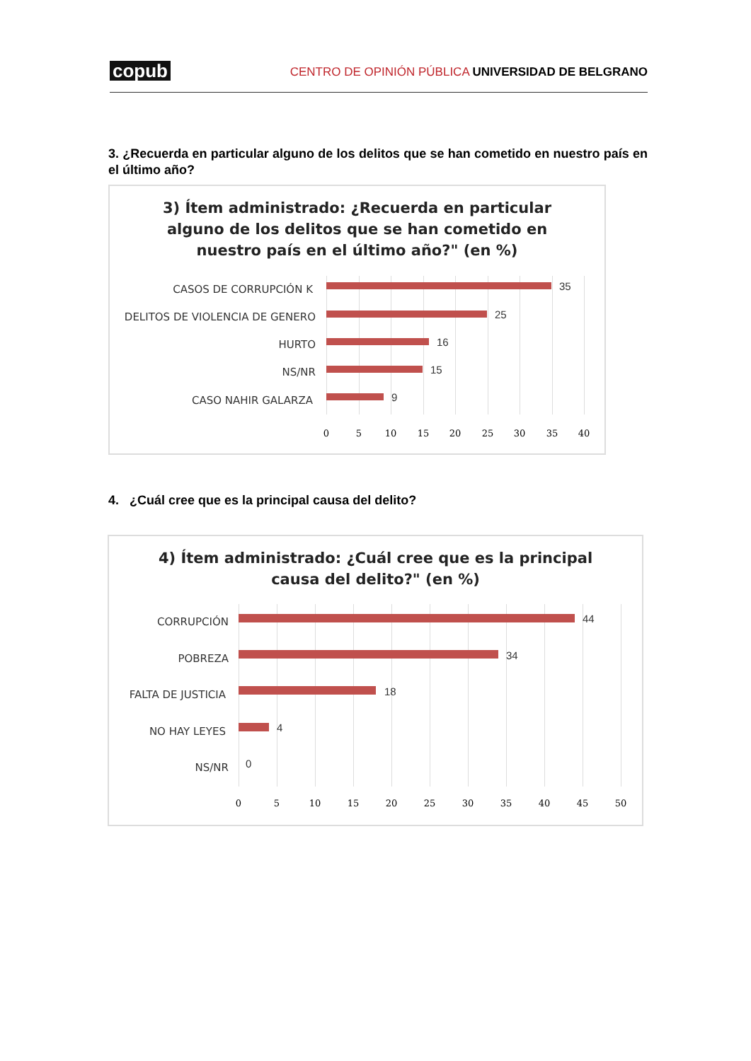copub CENTRO DE OPINIÓN PÚBLICA UNIVERSIDAD DE BELGRANO
3. ¿Recuerda en particular alguno de los delitos que se han cometido en nuestro país en el último año?
3) Ítem administrado: ¿Recuerda en particular
alguno de los delitos que se han cometido en
nuestro país en el último año?" (en %)
CASOS DE CORRUPCIÓN K 35
DELITOS DE VIOLENCIA DE GENERO 25
HURTO 16
NS/NR 15
CASO NAHIR GALARZA 9
0 5 10 15 20 25 30 35 40
4. ¿Cuál cree que es la principal causa del delito?
4) Ítem administrado: ¿Cuál cree que es la principal
causa del delito?" (en %)
CORRUPCIÓN 44
POBREZA 34
FALTA DE JUSTICIA 18
NO HAY LEYES 4
NS/NR 0
0 5 10 15 20 25 30 35 40 45 50